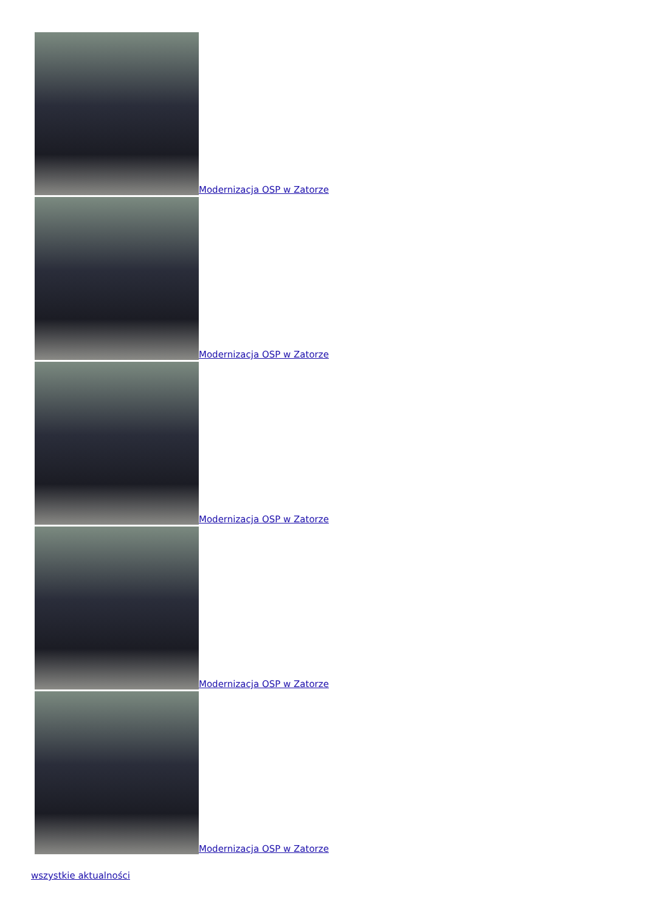Modernizacja OSP w Zatorze
Modernizacja OSP w Zatorze
Modernizacja OSP w Zatorze
Modernizacja OSP w Zatorze
Modernizacja OSP w Zatorze
wszystkie aktualności